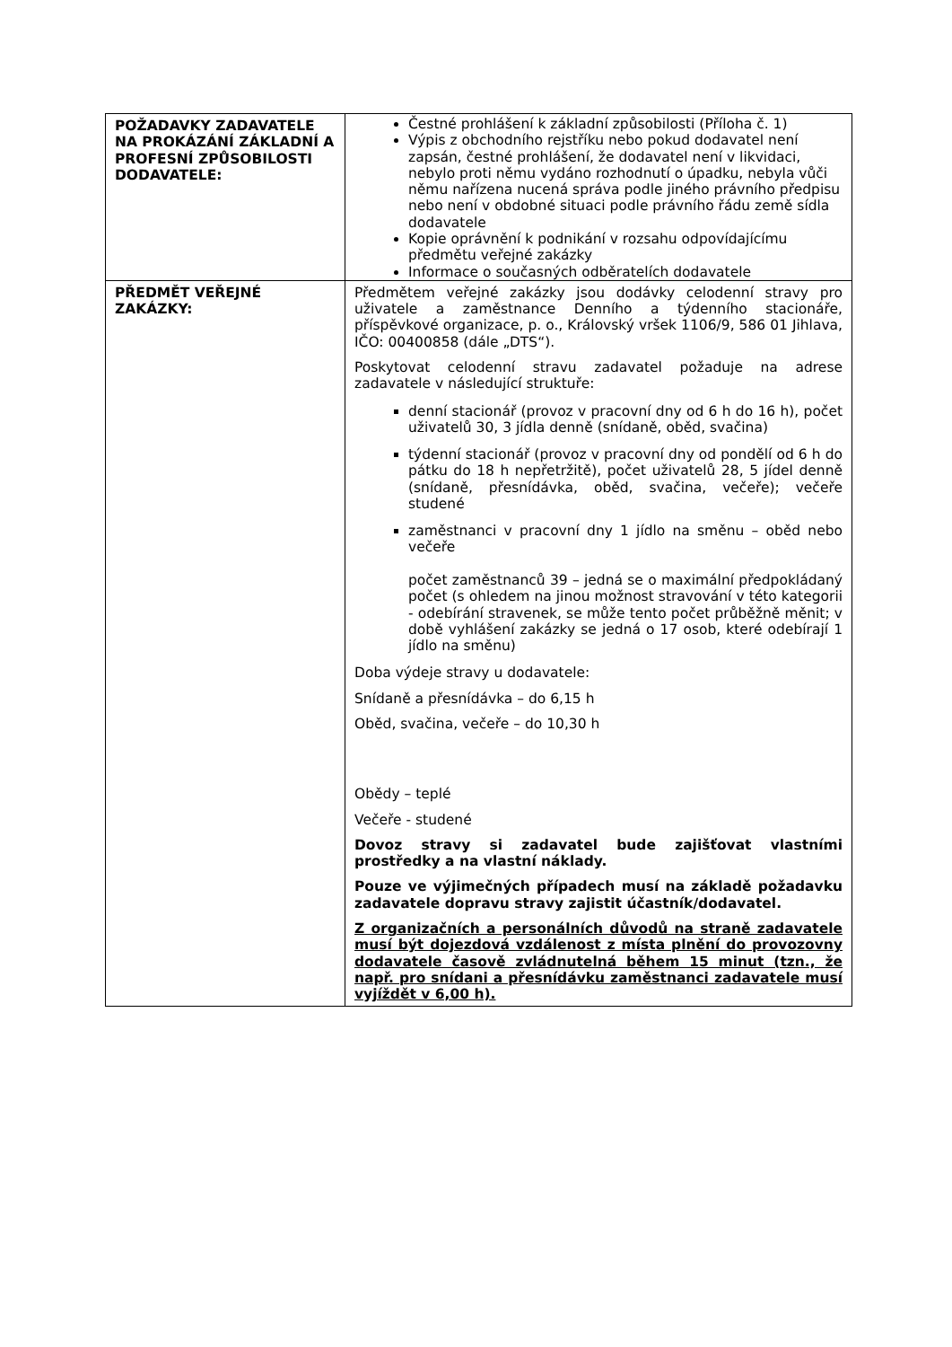| POŽADAVKY ZADAVATELE NA PROKÁZÁNÍ ZÁKLADNÍ A PROFESNÍ ZPŮSOBILOSTI DODAVATELE: | Čestné prohlášení k základní způsobilosti (Příloha č. 1) Výpis z obchodního rejstříku nebo pokud dodavatel není zapsán, čestné prohlášení, že dodavatel není v likvidaci, nebylo proti němu vydáno rozhodnutí o úpadku, nebyla vůči němu nařízena nucená správa podle jiného právního předpisu nebo není v obdobné situaci podle právního řádu země sídla dodavatele Kopie oprávnění k podnikání v rozsahu odpovídajícímu předmětu veřejné zakázky Informace o současných odběratelích dodavatele |
| PŘEDMĚT VEŘEJNÉ ZAKÁZKY: | Předmětem veřejné zakázky jsou dodávky celodenní stravy pro uživatele a zaměstnance Denního a týdenního stacionáře, příspěvkové organizace, p. o., Královský vršek 1106/9, 586 01 Jihlava, IČO: 00400858 (dále „DTS“). Poskytovat celodenní stravu zadavatel požaduje na adrese zadavatele v následující struktuře: denní stacionář (provoz v pracovní dny od 6 h do 16 h), počet uživatelů 30, 3 jídla denně (snídaně, oběd, svačina) týdenní stacionář (provoz v pracovní dny od pondělí od 6 h do pátku do 18 h nepřetržitě), počet uživatelů 28, 5 jídel denně (snídaně, přesnídávka, oběd, svačina, večeře); večeře studené zaměstnanci v pracovní dny 1 jídlo na směnu – oběd nebo večeře počet zaměstnanců 39 – jedná se o maximální předpokládaný počet (s ohledem na jinou možnost stravování v této kategorii - odebírání stravenek, se může tento počet průběžně měnit; v době vyhlášení zakázky se jedná o 17 osob, které odebírají 1 jídlo na směnu) Doba výdeje stravy u dodavatele: Snídaně a přesnídávka – do 6,15 h Oběd, svačina, večeře – do 10,30 h Obědy – teplé Večeře - studené Dovoz stravy si zadavatel bude zajišťovat vlastními prostředky a na vlastní náklady. Pouze ve výjimečných případech musí na základě požadavku zadavatele dopravu stravy zajistit účastník/dodavatel. Z organizačních a personálních důvodů na straně zadavatele musí být dojezdová vzdálenost z místa plnění do provozovny dodavatele časově zvládnutelná během 15 minut (tzn., že např. pro snídani a přesnídávku zaměstnanci zadavatele musí vyjíždět v 6,00 h). |